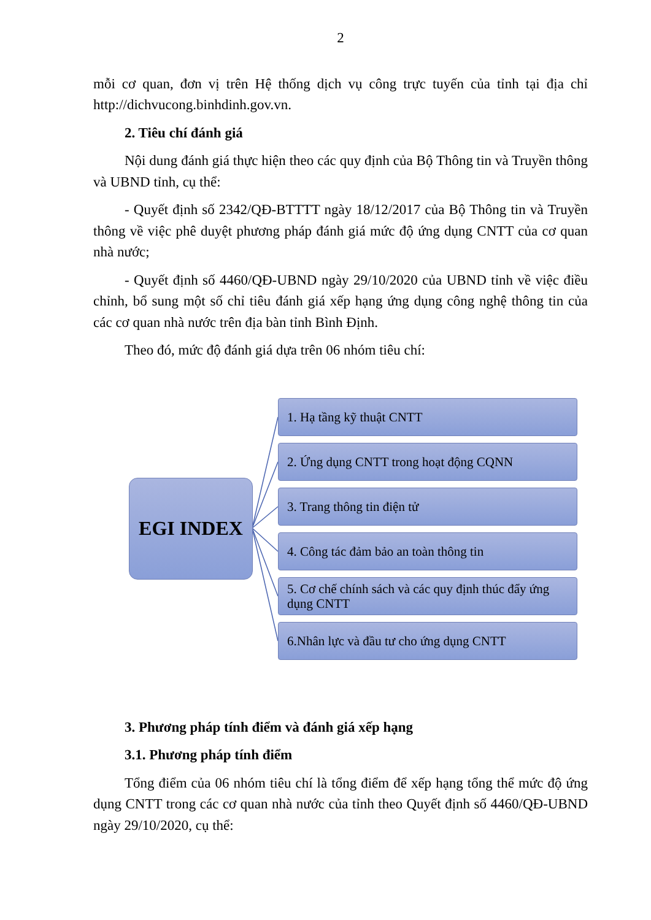2
mỗi cơ quan, đơn vị trên Hệ thống dịch vụ công trực tuyến của tỉnh tại địa chỉ http://dichvucong.binhdinh.gov.vn.
2. Tiêu chí đánh giá
Nội dung đánh giá thực hiện theo các quy định của Bộ Thông tin và Truyền thông và UBND tỉnh, cụ thể:
- Quyết định số 2342/QĐ-BTTTT ngày 18/12/2017 của Bộ Thông tin và Truyền thông về việc phê duyệt phương pháp đánh giá mức độ ứng dụng CNTT của cơ quan nhà nước;
- Quyết định số 4460/QĐ-UBND ngày 29/10/2020 của UBND tỉnh về việc điều chỉnh, bổ sung một số chỉ tiêu đánh giá xếp hạng ứng dụng công nghệ thông tin của các cơ quan nhà nước trên địa bàn tỉnh Bình Định.
Theo đó, mức độ đánh giá dựa trên 06 nhóm tiêu chí:
EGI INDEX
1. Hạ tầng kỹ thuật CNTT
2. Ứng dụng CNTT trong hoạt động CQNN
3. Trang thông tin điện tử
4. Công tác đảm bảo an toàn thông tin
5. Cơ chế chính sách và các quy định thúc đẩy ứng dụng CNTT
6.Nhân lực và đầu tư cho ứng dụng CNTT
3. Phương pháp tính điểm và đánh giá xếp hạng
3.1. Phương pháp tính điểm
Tổng điểm của 06 nhóm tiêu chí là tổng điểm để xếp hạng tổng thể mức độ ứng dụng CNTT trong các cơ quan nhà nước của tỉnh theo Quyết định số 4460/QĐ-UBND ngày 29/10/2020, cụ thể: